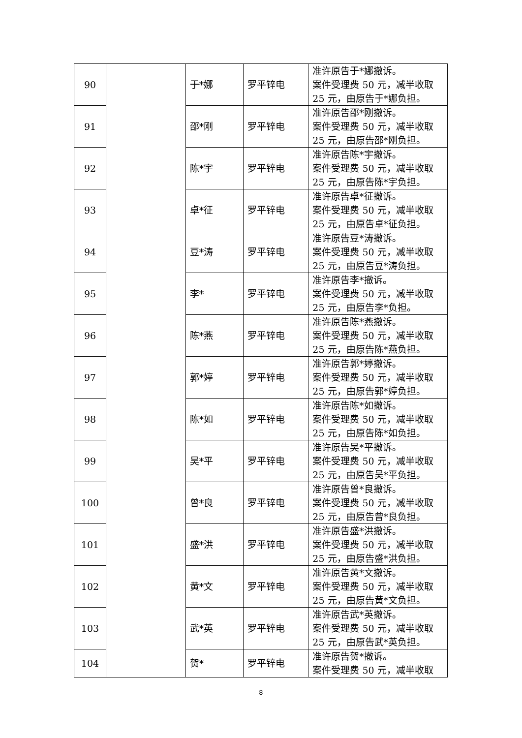| 90 | | 于*娜 | 罗平锌电 | 准许原告于*娜撤诉。 案件受理费 50 元，减半收取 25 元，由原告于*娜负担。 |
| 91 | | 邵*刚 | 罗平锌电 | 准许原告邵*刚撤诉。 案件受理费 50 元，减半收取 25 元，由原告邵*刚负担。 |
| 92 | | 陈*宇 | 罗平锌电 | 准许原告陈*宇撤诉。 案件受理费 50 元，减半收取 25 元，由原告陈*宇负担。 |
| 93 | | 卓*征 | 罗平锌电 | 准许原告卓*征撤诉。 案件受理费 50 元，减半收取 25 元，由原告卓*征负担。 |
| 94 | | 豆*涛 | 罗平锌电 | 准许原告豆*涛撤诉。 案件受理费 50 元，减半收取 25 元，由原告豆*涛负担。 |
| 95 | | 李* | 罗平锌电 | 准许原告李*撤诉。 案件受理费 50 元，减半收取 25 元，由原告李*负担。 |
| 96 | | 陈*燕 | 罗平锌电 | 准许原告陈*燕撤诉。 案件受理费 50 元，减半收取 25 元，由原告陈*燕负担。 |
| 97 | | 郭*婷 | 罗平锌电 | 准许原告郭*婷撤诉。 案件受理费 50 元，减半收取 25 元，由原告郭*婷负担。 |
| 98 | | 陈*如 | 罗平锌电 | 准许原告陈*如撤诉。 案件受理费 50 元，减半收取 25 元，由原告陈*如负担。 |
| 99 | | 吴*平 | 罗平锌电 | 准许原告吴*平撤诉。 案件受理费 50 元，减半收取 25 元，由原告吴*平负担。 |
| 100 | | 曾*良 | 罗平锌电 | 准许原告曾*良撤诉。 案件受理费 50 元，减半收取 25 元，由原告曾*良负担。 |
| 101 | | 盛*洪 | 罗平锌电 | 准许原告盛*洪撤诉。 案件受理费 50 元，减半收取 25 元，由原告盛*洪负担。 |
| 102 | | 黄*文 | 罗平锌电 | 准许原告黄*文撤诉。 案件受理费 50 元，减半收取 25 元，由原告黄*文负担。 |
| 103 | | 武*英 | 罗平锌电 | 准许原告武*英撤诉。 案件受理费 50 元，减半收取 25 元，由原告武*英负担。 |
| 104 | | 贺* | 罗平锌电 | 准许原告贺*撤诉。 案件受理费 50 元，减半收取 |
8